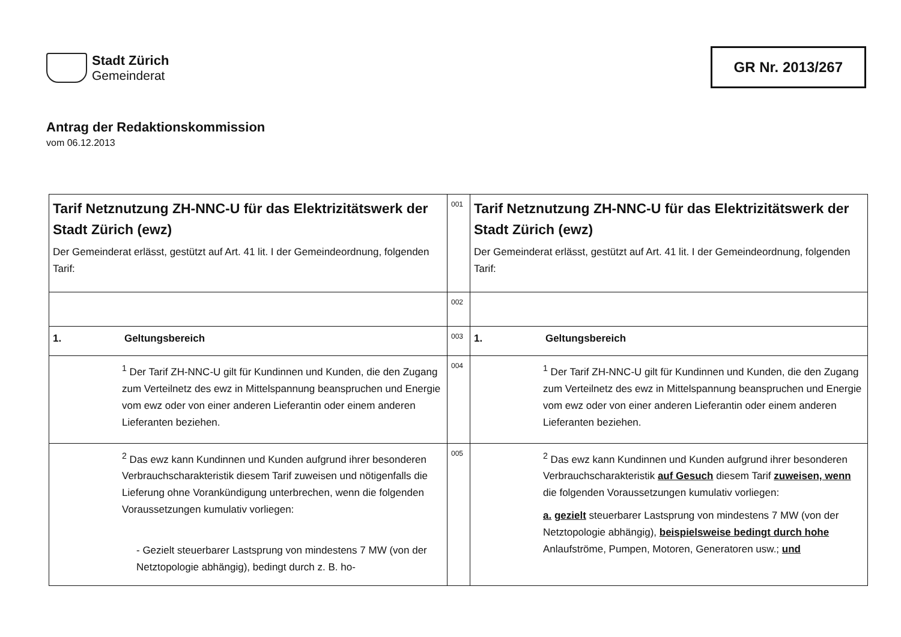Stadt Zürich
Gemeinderat
GR Nr. 2013/267
Antrag der Redaktionskommission
vom 06.12.2013
| Tarif Netznutzung ZH-NNC-U für das Elektrizitätswerk der Stadt Zürich (ewz) Der Gemeinderat erlässt, gestützt auf Art. 41 lit. I der Gemeindeordnung, folgenden Tarif: | 001 | Tarif Netznutzung ZH-NNC-U für das Elektrizitätswerk der Stadt Zürich (ewz) Der Gemeinderat erlässt, gestützt auf Art. 41 lit. I der Gemeindeordnung, folgenden Tarif: |
| | 002 | |
| 1. Geltungsbereich | 003 | 1. Geltungsbereich |
| <sup>1</sup> Der Tarif ZH-NNC-U gilt für Kundinnen und Kunden, die den Zugang zum Verteilnetz des ewz in Mittelspannung beanspruchen und Energie vom ewz oder von einer anderen Lieferantin oder einem anderen Lieferanten beziehen. | 004 | <sup>1</sup> Der Tarif ZH-NNC-U gilt für Kundinnen und Kunden, die den Zugang zum Verteilnetz des ewz in Mittelspannung beanspruchen und Energie vom ewz oder von einer anderen Lieferantin oder einem anderen Lieferanten beziehen. |
| <sup>2</sup> Das ewz kann Kundinnen und Kunden aufgrund ihrer besonderen Verbrauchscharakteristik diesem Tarif zuweisen und nötigenfalls die Lieferung ohne Vorankündigung unterbrechen, wenn die folgenden Voraussetzungen kumulativ vorliegen: - Gezielt steuerbarer Lastsprung von mindestens 7 MW (von der Netztopologie abhängig), bedingt durch z. B. ho- | 005 | <sup>2</sup> Das ewz kann Kundinnen und Kunden aufgrund ihrer besonderen Verbrauchscharakteristik auf Gesuch diesem Tarif zuweisen, wenn die folgenden Voraussetzungen kumulativ vorliegen: a. gezielt steuerbarer Lastsprung von mindestens 7 MW (von der Netztopologie abhängig), beispielsweise bedingt durch hohe Anlaufströme, Pumpen, Motoren, Generatoren usw.; und |